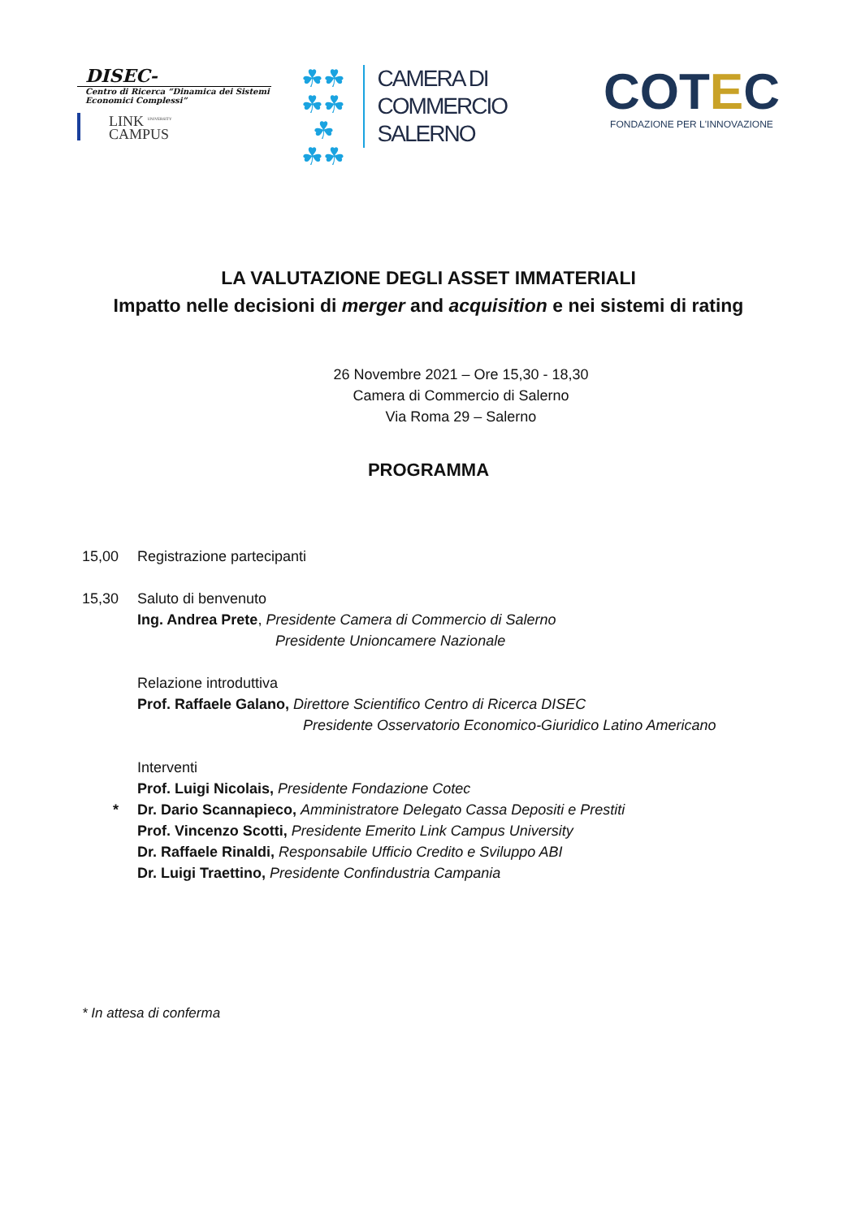DISEC-
Centro di Ricerca “Dinamica dei Sistemi Economici Complessi”
LINK <sup>UNIVERSITY</sup>
CAMPUS
☘☘
☘☘☘
☘☘
CAMERA DI COMMERCIO
SALERNO
COTEC
FONDAZIONE PER L'INNOVAZIONE
LA VALUTAZIONE DEGLI ASSET IMMATERIALI
Impatto nelle decisioni di merger and acquisition e nei sistemi di rating
26 Novembre 2021 – Ore 15,30 - 18,30
Camera di Commercio di Salerno
Via Roma 29 – Salerno
PROGRAMMA
15,00 Registrazione partecipanti
15,30 Saluto di benvenuto
Ing. Andrea Prete, Presidente Camera di Commercio di Salerno
Presidente Unioncamere Nazionale
Relazione introduttiva
Prof. Raffaele Galano, Direttore Scientifico Centro di Ricerca DISEC
Presidente Osservatorio Economico-Giuridico Latino Americano
Interventi
Prof. Luigi Nicolais, Presidente Fondazione Cotec
* Dr. Dario Scannapieco, Amministratore Delegato Cassa Depositi e Prestiti
Prof. Vincenzo Scotti, Presidente Emerito Link Campus University
Dr. Raffaele Rinaldi, Responsabile Ufficio Credito e Sviluppo ABI
Dr. Luigi Traettino, Presidente Confindustria Campania
* In attesa di conferma